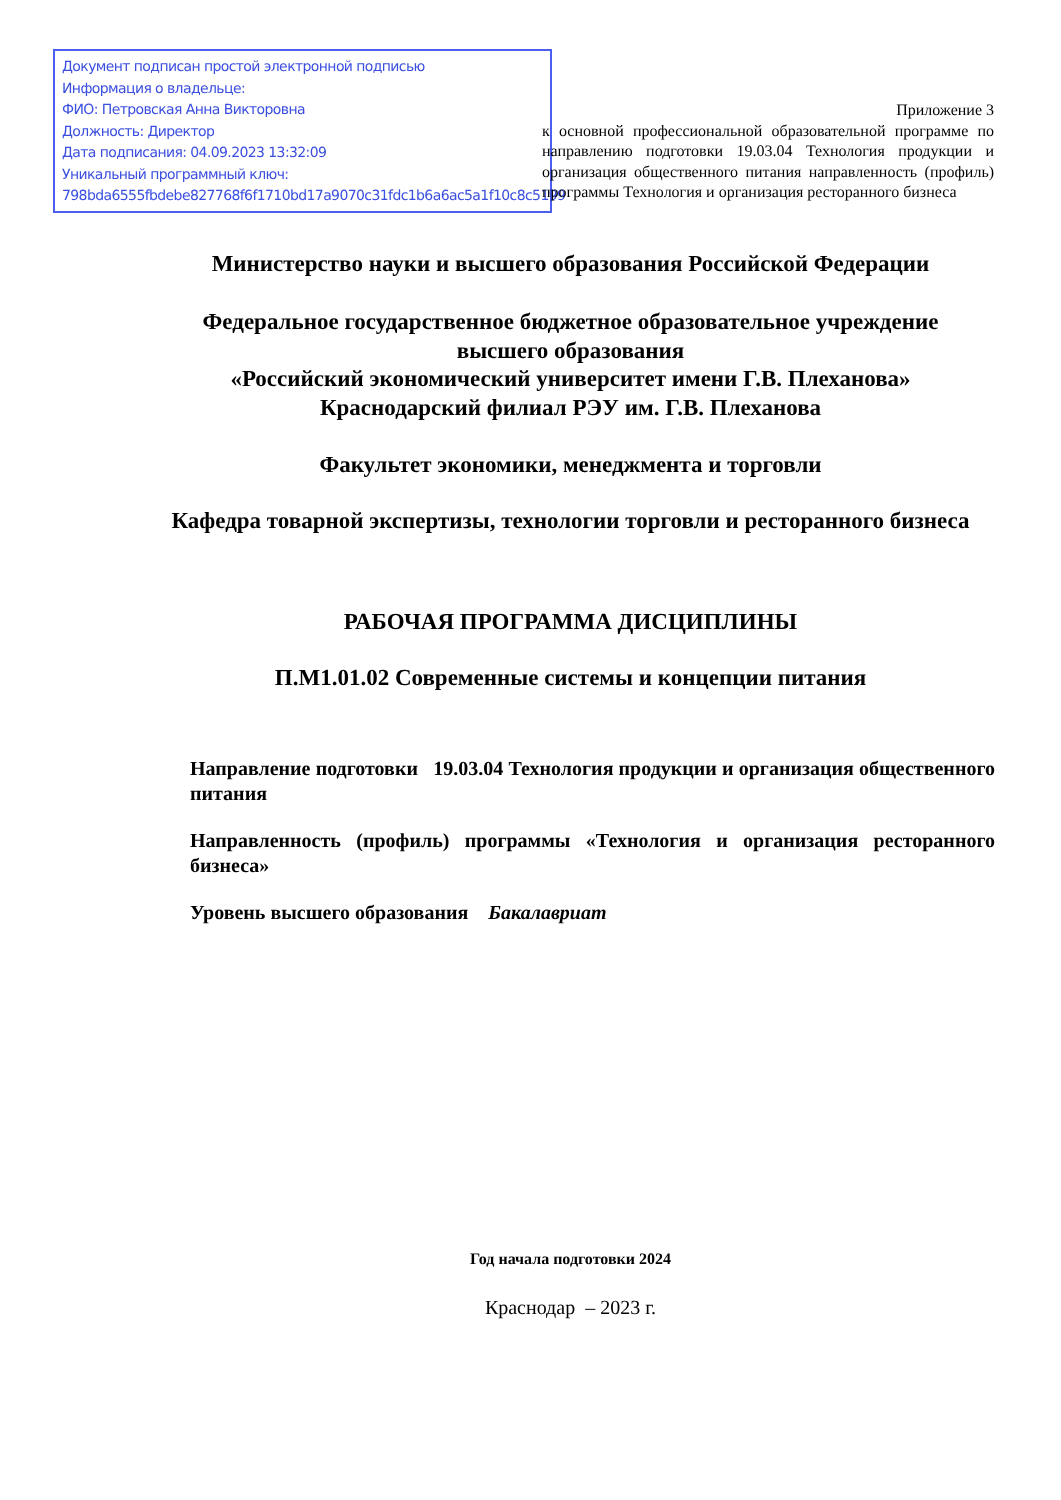Документ подписан простой электронной подписью
Информация о владельце:
ФИО: Петровская Анна Викторовна
Должность: Директор
Дата подписания: 04.09.2023 13:32:09
Уникальный программный ключ:
798bda6555fbdebe827768f6f1710bd17a9070c31fdc1b6a6ac5a1f10c8c5199
Приложение 3
к основной профессиональной образовательной программе по направлению подготовки 19.03.04 Технология продукции и организация общественного питания направленность (профиль) программы Технология и организация ресторанного бизнеса
Министерство науки и высшего образования Российской Федерации
Федеральное государственное бюджетное образовательное учреждение
высшего образования
«Российский экономический университет имени Г.В. Плеханова»
Краснодарский филиал РЭУ им. Г.В. Плеханова
Факультет экономики, менеджмента и торговли
Кафедра товарной экспертизы, технологии торговли и ресторанного бизнеса
РАБОЧАЯ ПРОГРАММА ДИСЦИПЛИНЫ
П.М1.01.02 Современные системы и концепции питания
Направление подготовки 19.03.04 Технология продукции и организация общественного питания
Направленность (профиль) программы «Технология и организация ресторанного бизнеса»
Уровень высшего образования Бакалавриат
Год начала подготовки 2024
Краснодар – 2023 г.